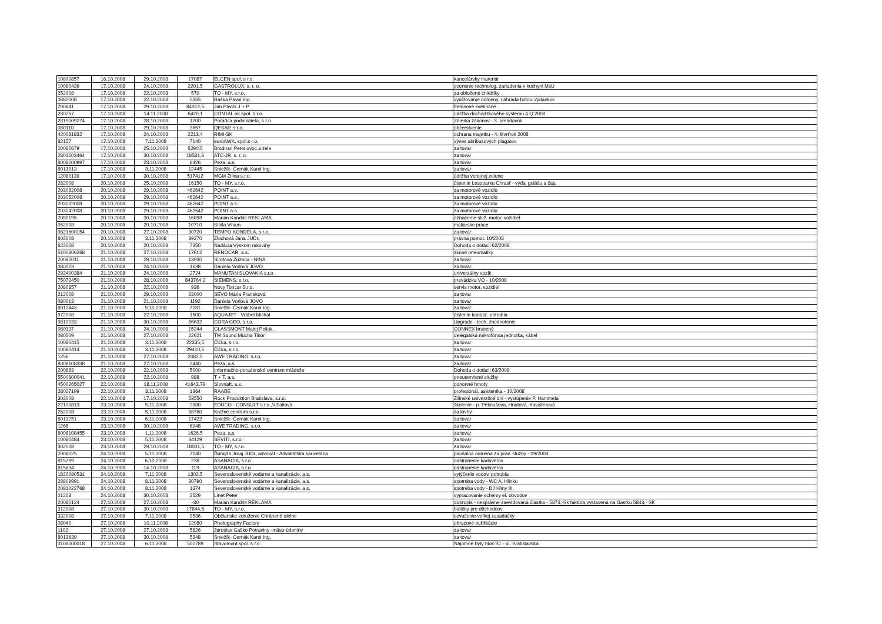| 10800857 | 16.10.2008 | 29.10.2008 | 17087 | ELCEN spol. s r.o. | kancelársky materiál |
| 10080426 | 17.10.2008 | 24.10.2008 | 2201,5 | GASTROLUX, s. r. o. | ocenenie technolog. zariadenia v kuchyni MsÚ |
| 252008 | 17.10.2008 | 22.10.2008 | 570 | TO - MY, s.r.o. | za obložené chlebíky |
| 0882008 | 17.10.2008 | 22.10.2008 | 5355 | Raška Pavol Ing. | vyúčtovanie odmeny, náhrada hotov. výdavkov |
| 200841 | 17.10.2008 | 29.10.2008 | 84312,5 | Ján Pavlík J + P | betónové kvetináče |
| 280257 | 17.10.2008 | 14.11.2008 | 6420,1 | CONTAL ok spol. s.r.o. | údržba dochádzkového systému 4 Q 2008 |
| 2819009274 | 17.10.2008 | 28.10.2008 | 1700 | Poradca podnikateľa, s.r.o. | Zbierka zákonov - 3. preddavok |
| 080110 | 17.10.2008 | 29.10.2008 | 3657 | QESAP, s.r.o. | občerstvenie |
| 420081832 | 17.10.2008 | 24.10.2008 | 2213,4 | RIMI-SK | ochrana majetku - 4. štvrťrok 2008 |
| 82157 | 17.10.2008 | 7.11.2008 | 7140 | euroAWK, spol.s r.o. | výves abribusových plagátov |
| 20080679 | 17.10.2008 | 25.10.2008 | 5290,5 | Brodnan Peter,ovoc.a zele | za tovar |
| 2801503464 | 17.10.2008 | 30.10.2008 | 18581,6 | ATC-JR, s. r. o. | za tovar |
| 8008200997 | 17.10.2008 | 23.10.2008 | 6426 | Peza, a.s. | za tovar |
| 8013013 | 17.10.2008 | 3.11.2008 | 12445 | Sniežík- Černák Karol Ing. | za tovar |
| 12080139 | 17.10.2008 | 30.10.2008 | 517412 | MGM Žilina s.r.o. | údržba verejnej zelene |
| 282008 | 20.10.2008 | 25.10.2008 | 16150 | TO - MY, s.r.o. | čistenie Lesoparku Chrasť - výdaj gulášu a čaju |
| 203062008 | 20.10.2008 | 29.10.2008 | 462642 | POINT a.s. | za motorové vozidlo |
| 203052008 | 20.10.2008 | 29.10.2008 | 462642 | POINT a.s. | za motorové vozidlo |
| 203032008 | 20.10.2008 | 29.10.2008 | 462642 | POINT a.s. | za motorové vozidlo |
| 203042008 | 20.10.2008 | 29.10.2008 | 462642 | POINT a.s. | za motorové vozidlo |
| 2080195 | 20.10.2008 | 30.10.2008 | 16898 | Marián Kandrik REKLAMA | označenie služ. motor. vozidiel |
| 052008 | 20.10.2008 | 20.10.2008 | 10710 | Sibila Viliam | maliarske práce |
| 0821600154 | 20.10.2008 | 27.10.2008 | 30720 | TEMPO KONDELA, s.r.o. | za tovar |
| 602008 | 20.10.2008 | 3.11.2008 | 39270 | Zlochová Jana JUDr. | právna pomoc 10/2008 |
| 622008 | 20.10.2008 | 20.10.2008 | 7350 | Nadácia Výskum rakoviny | Dohoda o dotácii 62/2008 |
| 5100806268 | 21.10.2008 | 27.10.2008 | 17612 | RENOCAR, a.s. | zimné pneumatiky |
| 20080011 | 21.10.2008 | 29.10.2008 | 13930 | Sirotová Zuzana - NINA | za tovar |
| 080023 | 21.10.2008 | 24.10.2008 | 1638 | Daniela Vorlová JOVO | za tovar |
| 292400384 | 21.10.2008 | 24.10.2008 | 2724 | MANUTAN SLOVAKIA s.r.o. | univerzálny vozík |
| 75072450 | 21.10.2008 | 28.10.2008 | 843764,2 | SIEMENS, s.r.o. | prevádzka VO - 10/2008 |
| 2080857 | 21.10.2008 | 22.10.2008 | 936 | Novy Topcar S.r.o. | servis motor. vozidiel |
| 212008 | 21.10.2008 | 29.10.2008 | 23000 | SEVO Mária Franeková | za tovar |
| 080013 | 21.10.2008 | 21.10.2008 | 1192 | Daniela Vorlová JOVO | za tovar |
| 8012443 | 21.10.2008 | 9.10.2008 | 7281 | Sniežík- Černák Karol Ing. | za tovar |
| 972008 | 21.10.2008 | 22.10.2008 | 1500 | AQUAJET - Vrábel Michal | čistenie kanaliz. potrubia |
| 0810033 | 21.10.2008 | 30.10.2008 | 86632 | CORA GEO, s.r.o. | Upgrade - tech. zhodnotenie |
| 080337 | 21.10.2008 | 24.10.2008 | 15244 | GLASSMONT Matej Poliak, | CONNEX brusený |
| 080509 | 21.10.2008 | 27.10.2008 | 22621 | TM Sound Mucha Tibor | delegatská mikrofónna jednotka, kábel |
| 10080415 | 21.10.2008 | 3.11.2008 | 22335,5 | Čička, s.r.o. | za tovar |
| 10080414 | 21.10.2008 | 3.11.2008 | 29410,5 | Čička, s.r.o. | za tovar |
| 1256 | 21.10.2008 | 27.10.2008 | 2082,5 | AWE TRADING. s.r.o. | za tovar |
| 8008108338 | 21.10.2008 | 27.10.2008 | 2440 | Peza, a.s. | za tovar |
| 200863 | 22.10.2008 | 22.10.2008 | 5000 | Informačno-poradenské centrum mládeže | Dohoda o dotácii 63/2008 |
| 5500800041 | 22.10.2008 | 22.10.2008 | 988 | T + T, a.s. | pneuservisné služby |
| 4500265027 | 22.10.2008 | 18.11.2008 | 41643,79 | Slovnaft, a.s. | pohonné hmoty |
| 28027199 | 22.10.2008 | 3.11.2008 | 1364 | RAABE | profesionál. asistentka - 10/2008 |
| 302008 | 22.10.2008 | 17.10.2008 | 53550 | Rock Produktion Bratislava, s.r.o. | Žilinské univerzitné dni - vystúpenie P. Hammela |
| 22100813 | 23.10.2008 | 5.11.2008 | 2880 | EDUCO - CONSULT s.r.o.,V.Faitová | školenie - p. Peknušova, Hnatová, Kavalierová |
| 262008 | 23.10.2008 | 5.11.2008 | 88780 | Knižné centrum s.r.o. | za knihy |
| 8013251 | 23.10.2008 | 6.11.2008 | 17422 | Sniežík- Černák Karol Ing. | za tovar |
| 1268 | 23.10.2008 | 30.10.2008 | 6948 | AWE TRADING. s.r.o. | za tovar |
| 8008108455 | 23.10.2008 | 1.11.2008 | 1626,5 | Peza, a.s. | za tovar |
| 10080484 | 23.10.2008 | 5.11.2008 | 34129 | SEVITI, s.r.o. | za tovar |
| 302008 | 23.10.2008 | 29.10.2008 | 18001,5 | TO - MY, s.r.o. | za tovar |
| 2008025 | 24.10.2008 | 5.11.2008 | 7140 | Ďurajda Juraj JUDr, advokát - Advokátska kancelária | paušálná odmena za práv. služby - 09/2008 |
| 815799 | 24.10.2008 | 6.10.2008 | 238 | ASANÁCIA, s.r.o | odstranenie kadaverov |
| 815834 | 24.10.2008 | 14.10.2008 | 119 | ASANÁCIA, s.r.o | odstranenie kadaverov |
| 1820080531 | 24.10.2008 | 7.11.2008 | 1302,5 | Severoslovenské vodárne a kanalizácie, a.s. | vytýčenie vodov. potrubia |
| 28809991 | 24.10.2008 | 8.11.2008 | 30790 | Severoslovenské vodárne a kanalizácie, a.s. | spotreba vody - WC A. Hlinku |
| 2081022768 | 24.10.2008 | 8.11.2008 | 1374 | Severoslovenské vodárne a kanalizácie, a.s. | spotreba vody - DJ Hliny III. |
| 01208 | 24.10.2008 | 30.10.2008 | 2529 | Linet Peter | vypracovanie schémy el. obvodov |
| 20080124 | 27.10.2008 | 27.10.2008 | -30 | Marián Kandrik REKLAMA | dobropis - nesprávne zaevidovaná čiastka - 5873,-Sk faktúra vystavená na čiastku 5843,- SK |
| 312008 | 27.10.2008 | 30.10.2008 | 17844,5 | TO - MY, s.r.o. | balíčky pre dôchodcov |
| 332008 | 27.10.2008 | 7.11.2008 | 9536 | Občianske združenie Chránené dielne | ozvučenie veľkej zasadačky |
| 08040 | 27.10.2008 | 10.11.2008 | 12980 | Photography Factory | obrazové publikácie |
| 1102 | 27.10.2008 | 27.10.2008 | 5826 | Jaroslav Gaško Potraviny -mäso-údeniny | za tovar |
| 8013639 | 27.10.2008 | 30.10.2008 | 5348 | Sniežík- Černák Karol Ing. | za tovar |
| 3108000018 | 27.10.2008 | 6.11.2008 | 500789 | Stavomont spol. s r.o. | Nájomné byty blok B1 - ul. Bratislavská |